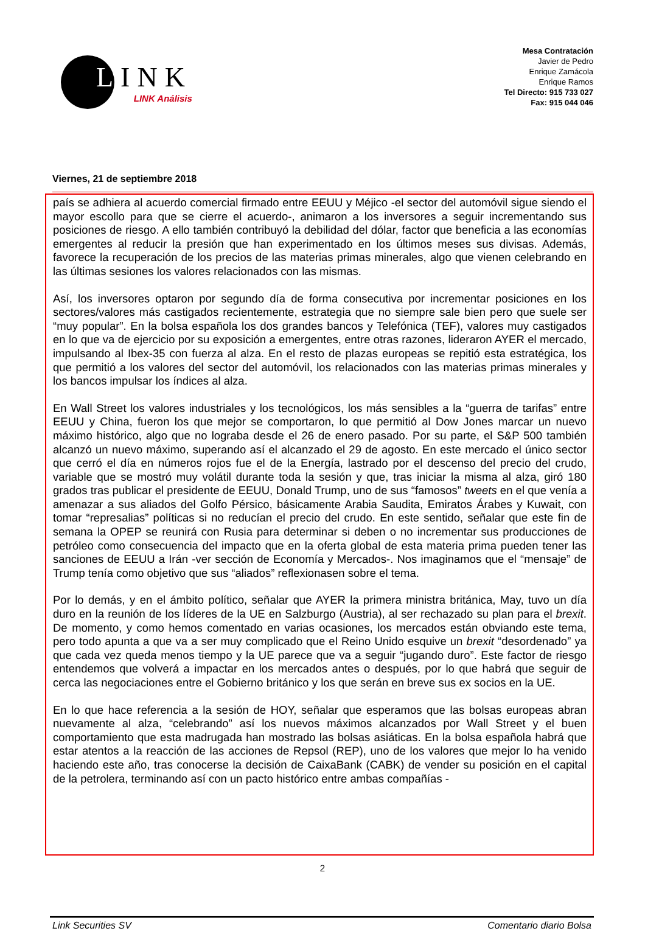LINK
LINK Análisis
Mesa Contratación
Javier de Pedro
Enrique Zamácola
Enrique Ramos
Tel Directo: 915 733 027
Fax: 915 044 046
Viernes, 21 de septiembre 2018
país se adhiera al acuerdo comercial firmado entre EEUU y Méjico -el sector del automóvil sigue siendo el mayor escollo para que se cierre el acuerdo-, animaron a los inversores a seguir incrementando sus posiciones de riesgo. A ello también contribuyó la debilidad del dólar, factor que beneficia a las economías emergentes al reducir la presión que han experimentado en los últimos meses sus divisas. Además, favorece la recuperación de los precios de las materias primas minerales, algo que vienen celebrando en las últimas sesiones los valores relacionados con las mismas.
Así, los inversores optaron por segundo día de forma consecutiva por incrementar posiciones en los sectores/valores más castigados recientemente, estrategia que no siempre sale bien pero que suele ser “muy popular”. En la bolsa española los dos grandes bancos y Telefónica (TEF), valores muy castigados en lo que va de ejercicio por su exposición a emergentes, entre otras razones, lideraron AYER el mercado, impulsando al Ibex-35 con fuerza al alza. En el resto de plazas europeas se repitió esta estratégica, los que permitió a los valores del sector del automóvil, los relacionados con las materias primas minerales y los bancos impulsar los índices al alza.
En Wall Street los valores industriales y los tecnológicos, los más sensibles a la “guerra de tarifas” entre EEUU y China, fueron los que mejor se comportaron, lo que permitió al Dow Jones marcar un nuevo máximo histórico, algo que no lograba desde el 26 de enero pasado. Por su parte, el S&P 500 también alcanzó un nuevo máximo, superando así el alcanzado el 29 de agosto. En este mercado el único sector que cerró el día en números rojos fue el de la Energía, lastrado por el descenso del precio del crudo, variable que se mostró muy volátil durante toda la sesión y que, tras iniciar la misma al alza, giró 180 grados tras publicar el presidente de EEUU, Donald Trump, uno de sus “famosos” tweets en el que venía a amenazar a sus aliados del Golfo Pérsico, básicamente Arabia Saudita, Emiratos Árabes y Kuwait, con tomar “represalias” políticas si no reducían el precio del crudo. En este sentido, señalar que este fin de semana la OPEP se reunirá con Rusia para determinar si deben o no incrementar sus producciones de petróleo como consecuencia del impacto que en la oferta global de esta materia prima pueden tener las sanciones de EEUU a Irán -ver sección de Economía y Mercados-. Nos imaginamos que el “mensaje” de Trump tenía como objetivo que sus “aliados” reflexionasen sobre el tema.
Por lo demás, y en el ámbito político, señalar que AYER la primera ministra británica, May, tuvo un día duro en la reunión de los líderes de la UE en Salzburgo (Austria), al ser rechazado su plan para el brexit. De momento, y como hemos comentado en varias ocasiones, los mercados están obviando este tema, pero todo apunta a que va a ser muy complicado que el Reino Unido esquive un brexit “desordenado” ya que cada vez queda menos tiempo y la UE parece que va a seguir “jugando duro”. Este factor de riesgo entendemos que volverá a impactar en los mercados antes o después, por lo que habrá que seguir de cerca las negociaciones entre el Gobierno británico y los que serán en breve sus ex socios en la UE.
En lo que hace referencia a la sesión de HOY, señalar que esperamos que las bolsas europeas abran nuevamente al alza, “celebrando” así los nuevos máximos alcanzados por Wall Street y el buen comportamiento que esta madrugada han mostrado las bolsas asiáticas. En la bolsa española habrá que estar atentos a la reacción de las acciones de Repsol (REP), uno de los valores que mejor lo ha venido haciendo este año, tras conocerse la decisión de CaixaBank (CABK) de vender su posición en el capital de la petrolera, terminando así con un pacto histórico entre ambas compañías -
2
Link Securities SV Comentario diario Bolsa